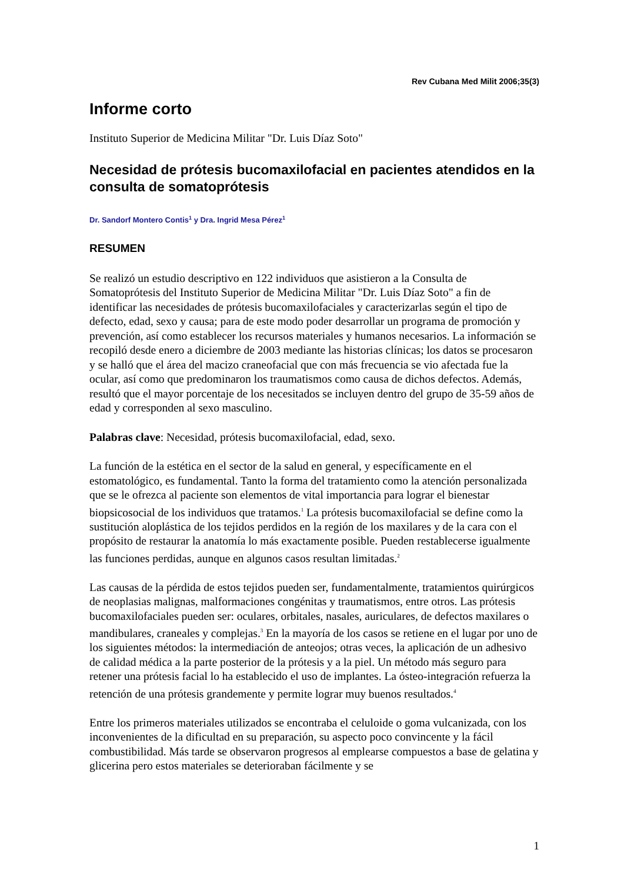Rev Cubana Med Milit 2006;35(3)
Informe corto
Instituto Superior de Medicina Militar "Dr. Luis Díaz Soto"
Necesidad de prótesis bucomaxilofacial en pacientes atendidos en la consulta de somatoprótesis
Dr. Sandorf Montero Contis<sup>1</sup> y Dra. Ingrid Mesa Pérez<sup>1</sup>
RESUMEN
Se realizó un estudio descriptivo en 122 individuos que asistieron a la Consulta de Somatoprótesis del Instituto Superior de Medicina Militar "Dr. Luis Díaz Soto" a fin de identificar las necesidades de prótesis bucomaxilofaciales y caracterizarlas según el tipo de defecto, edad, sexo y causa; para de este modo poder desarrollar un programa de promoción y prevención, así como establecer los recursos materiales y humanos necesarios. La información se recopiló desde enero a diciembre de 2003 mediante las historias clínicas; los datos se procesaron y se halló que el área del macizo craneofacial que con más frecuencia se vio afectada fue la ocular, así como que predominaron los traumatismos como causa de dichos defectos. Además, resultó que el mayor porcentaje de los necesitados se incluyen dentro del grupo de 35-59 años de edad y corresponden al sexo masculino.
Palabras clave: Necesidad, prótesis bucomaxilofacial, edad, sexo.
La función de la estética en el sector de la salud en general, y específicamente en el estomatológico, es fundamental. Tanto la forma del tratamiento como la atención personalizada que se le ofrezca al paciente son elementos de vital importancia para lograr el bienestar biopsicosocial de los individuos que tratamos.<sup>1</sup> La prótesis bucomaxilofacial se define como la sustitución aloplástica de los tejidos perdidos en la región de los maxilares y de la cara con el propósito de restaurar la anatomía lo más exactamente posible. Pueden restablecerse igualmente las funciones perdidas, aunque en algunos casos resultan limitadas.<sup>2</sup>
Las causas de la pérdida de estos tejidos pueden ser, fundamentalmente, tratamientos quirúrgicos de neoplasias malignas, malformaciones congénitas y traumatismos, entre otros. Las prótesis bucomaxilofaciales pueden ser: oculares, orbitales, nasales, auriculares, de defectos maxilares o mandibulares, craneales y complejas.<sup>3</sup> En la mayoría de los casos se retiene en el lugar por uno de los siguientes métodos: la intermediación de anteojos; otras veces, la aplicación de un adhesivo de calidad médica a la parte posterior de la prótesis y a la piel. Un método más seguro para retener una prótesis facial lo ha establecido el uso de implantes. La ósteo-integración refuerza la retención de una prótesis grandemente y permite lograr muy buenos resultados.<sup>4</sup>
Entre los primeros materiales utilizados se encontraba el celuloide o goma vulcanizada, con los inconvenientes de la dificultad en su preparación, su aspecto poco convincente y la fácil combustibilidad. Más tarde se observaron progresos al emplearse compuestos a base de gelatina y glicerina pero estos materiales se deterioraban fácilmente y se
1